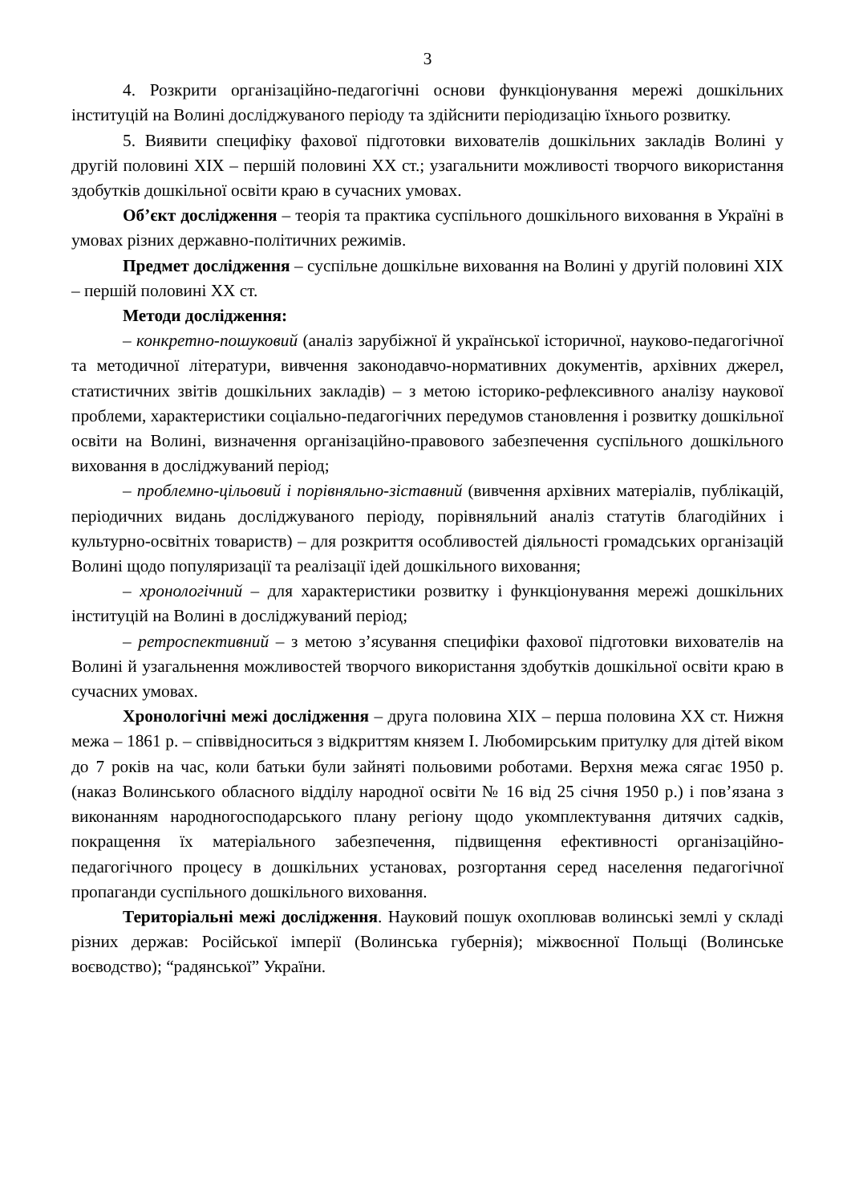3
4. Розкрити організаційно-педагогічні основи функціонування мережі дошкільних інституцій на Волині досліджуваного періоду та здійснити періодизацію їхнього розвитку.
5. Виявити специфіку фахової підготовки вихователів дошкільних закладів Волині у другій половині ХІХ – першій половині ХХ ст.; узагальнити можливості творчого використання здобутків дошкільної освіти краю в сучасних умовах.
Об’єкт дослідження – теорія та практика суспільного дошкільного виховання в Україні в умовах різних державно-політичних режимів.
Предмет дослідження – суспільне дошкільне виховання на Волині у другій половині ХІХ – першій половині ХХ ст.
Методи дослідження:
– конкретно-пошуковий (аналіз зарубіжної й української історичної, науково-педагогічної та методичної літератури, вивчення законодавчо-нормативних документів, архівних джерел, статистичних звітів дошкільних закладів) – з метою історико-рефлексивного аналізу наукової проблеми, характеристики соціально-педагогічних передумов становлення і розвитку дошкільної освіти на Волині, визначення організаційно-правового забезпечення суспільного дошкільного виховання в досліджуваний період;
– проблемно-цільовий і порівняльно-зіставний (вивчення архівних матеріалів, публікацій, періодичних видань досліджуваного періоду, порівняльний аналіз статутів благодійних і культурно-освітніх товариств) – для розкриття особливостей діяльності громадських організацій Волині щодо популяризації та реалізації ідей дошкільного виховання;
– хронологічний – для характеристики розвитку і функціонування мережі дошкільних інституцій на Волині в досліджуваний період;
– ретроспективний – з метою з’ясування специфіки фахової підготовки вихователів на Волині й узагальнення можливостей творчого використання здобутків дошкільної освіти краю в сучасних умовах.
Хронологічні межі дослідження – друга половина ХІХ – перша половина ХХ ст. Нижня межа – 1861 р. – співвідноситься з відкриттям князем І. Любомирським притулку для дітей віком до 7 років на час, коли батьки були зайняті польовими роботами. Верхня межа сягає 1950 р. (наказ Волинського обласного відділу народної освіти № 16 від 25 січня 1950 р.) і пов’язана з виконанням народногосподарського плану регіону щодо укомплектування дитячих садків, покращення їх матеріального забезпечення, підвищення ефективності організаційно-педагогічного процесу в дошкільних установах, розгортання серед населення педагогічної пропаганди суспільного дошкільного виховання.
Територіальні межі дослідження. Науковий пошук охоплював волинські землі у складі різних держав: Російської імперії (Волинська губернія); міжвоєнної Польщі (Волинське воєводство); “радянської” України.